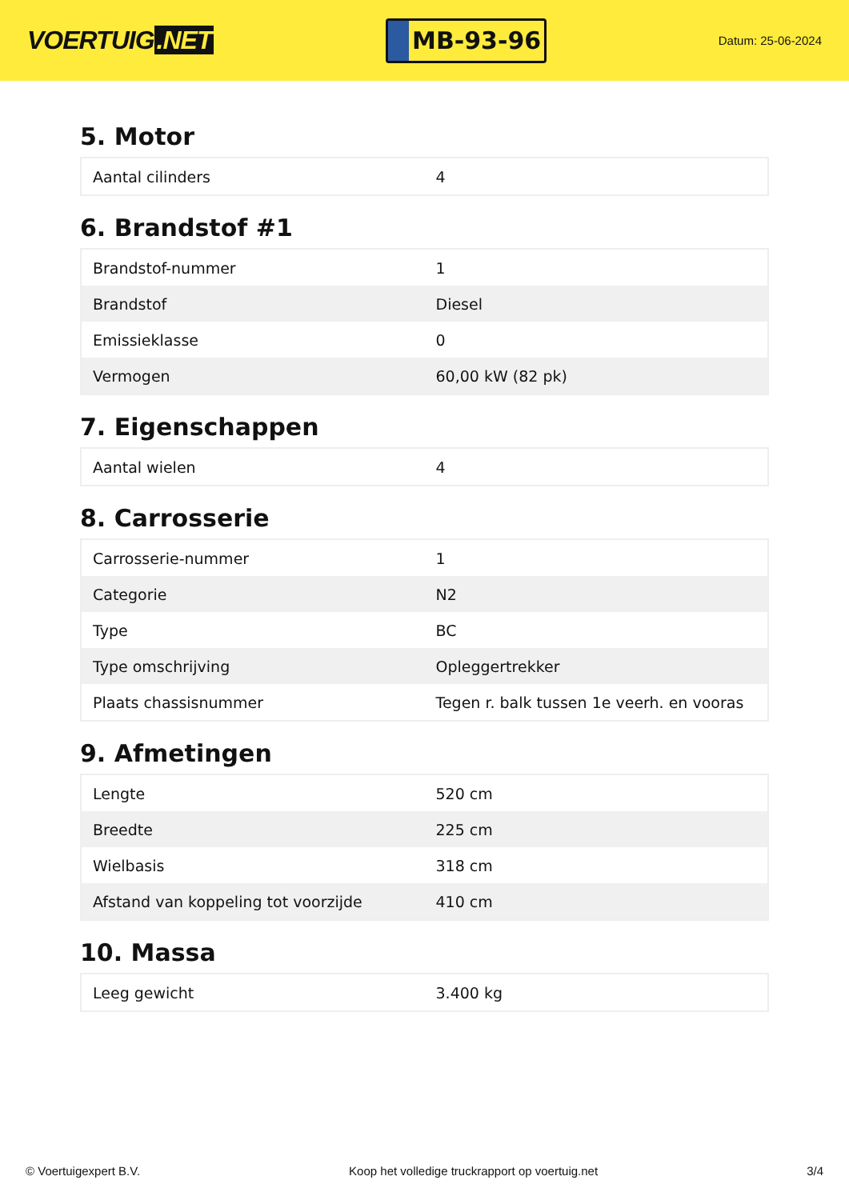VOERTUIG.NET
MB-93-96
Datum: 25-06-2024
5. Motor
| Aantal cilinders | 4 |
6. Brandstof #1
| Brandstof-nummer | 1 |
| Brandstof | Diesel |
| Emissieklasse | 0 |
| Vermogen | 60,00 kW (82 pk) |
7. Eigenschappen
| Aantal wielen | 4 |
8. Carrosserie
| Carrosserie-nummer | 1 |
| Categorie | N2 |
| Type | BC |
| Type omschrijving | Opleggertrekker |
| Plaats chassisnummer | Tegen r. balk tussen 1e veerh. en vooras |
9. Afmetingen
| Lengte | 520 cm |
| Breedte | 225 cm |
| Wielbasis | 318 cm |
| Afstand van koppeling tot voorzijde | 410 cm |
10. Massa
| Leeg gewicht | 3.400 kg |
© Voertuigexpert B.V. Koop het volledige truckrapport op voertuig.net 3/4